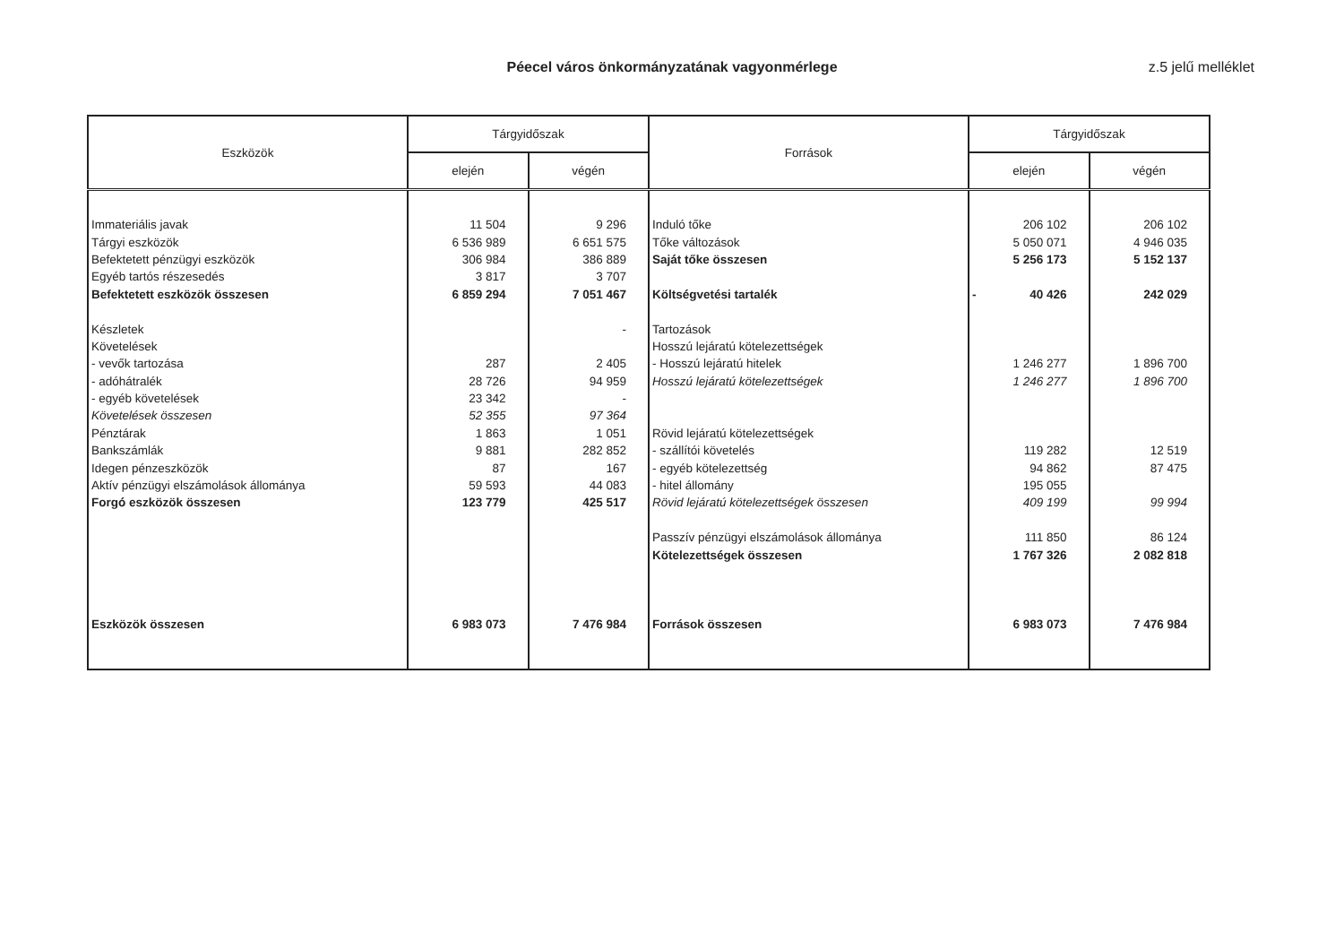Péecel város önkormányzatának vagyonmérlege z.5 jelű melléklet
| Eszközök | Tárgyidőszak | | Források | Tárgyidőszak | |
| --- | --- | --- | --- | --- | --- |
| | elején | végén | | elején | végén |
| Immateriális javak | 11 504 | 9 296 | Induló tőke | 206 102 | 206 102 |
| Tárgyi eszközök | 6 536 989 | 6 651 575 | Tőke változások | 5 050 071 | 4 946 035 |
| Befektetett pénzügyi eszközök | 306 984 | 386 889 | Saját tőke összesen | 5 256 173 | 5 152 137 |
| Egyéb tartós részesedés | 3 817 | 3 707 | | | |
| Befektetett eszközök összesen | 6 859 294 | 7 051 467 | Költségvetési tartalék | - 40 426 | 242 029 |
| Készletek | | - | Tartozások | | |
| Követelések | | | Hosszú lejáratú kötelezettségek | | |
| - vevők tartozása | 287 | 2 405 | - Hosszú lejáratú hitelek | 1 246 277 | 1 896 700 |
| - adóhátralék | 28 726 | 94 959 | Hosszú lejáratú kötelezettségek | 1 246 277 | 1 896 700 |
| - egyéb követelések | 23 342 | - | | | |
| Követelések összesen | 52 355 | 97 364 | | | |
| Pénztárak | 1 863 | 1 051 | Rövid lejáratú kötelezettségek | | |
| Bankszámlák | 9 881 | 282 852 | - szállítói követelés | 119 282 | 12 519 |
| Idegen pénzeszközök | 87 | 167 | - egyéb kötelezettség | 94 862 | 87 475 |
| Aktív pénzügyi elszámolások állománya | 59 593 | 44 083 | - hitel állomány | 195 055 | |
| Forgó eszközök összesen | 123 779 | 425 517 | Rövid lejáratú kötelezettségek összesen | 409 199 | 99 994 |
| | | | Passzív pénzügyi elszámolások állománya | 111 850 | 86 124 |
| | | | Kötelezettségek összesen | 1 767 326 | 2 082 818 |
| Eszközök összesen | 6 983 073 | 7 476 984 | Források összesen | 6 983 073 | 7 476 984 |